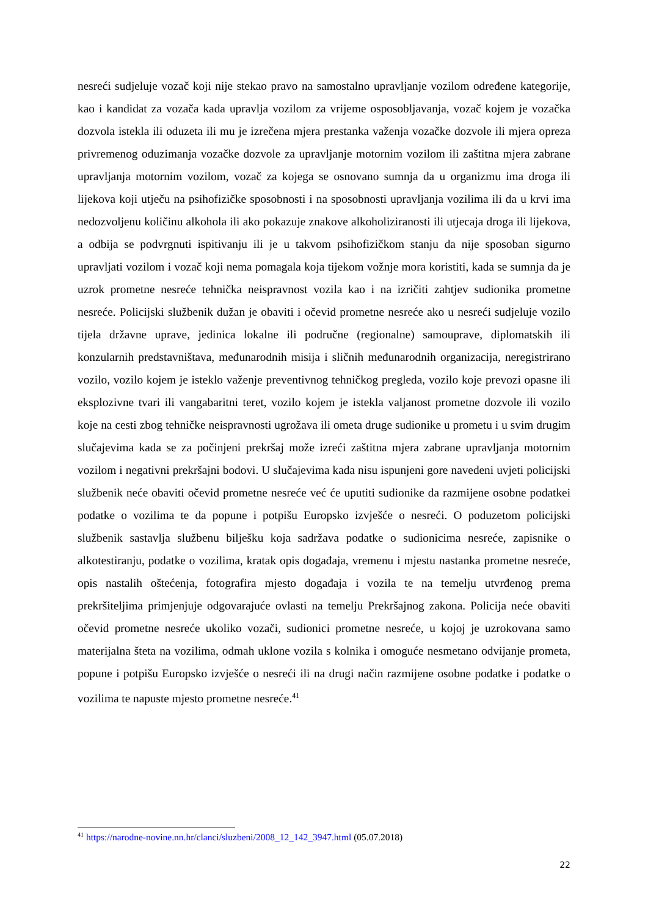nesreći sudjeluje vozač koji nije stekao pravo na samostalno upravljanje vozilom određene kategorije, kao i kandidat za vozača kada upravlja vozilom za vrijeme osposobljavanja, vozač kojem je vozačka dozvola istekla ili oduzeta ili mu je izrečena mjera prestanka važenja vozačke dozvole ili mjera opreza privremenog oduzimanja vozačke dozvole za upravljanje motornim vozilom ili zaštitna mjera zabrane upravljanja motornim vozilom, vozač za kojega se osnovano sumnja da u organizmu ima droga ili lijekova koji utječu na psihofizičke sposobnosti i na sposobnosti upravljanja vozilima ili da u krvi ima nedozvoljenu količinu alkohola ili ako pokazuje znakove alkoholiziranosti ili utjecaja droga ili lijekova, a odbija se podvrgnuti ispitivanju ili je u takvom psihofizičkom stanju da nije sposoban sigurno upravljati vozilom i vozač koji nema pomagala koja tijekom vožnje mora koristiti, kada se sumnja da je uzrok prometne nesreće tehnička neispravnost vozila kao i na izričiti zahtjev sudionika prometne nesreće. Policijski službenik dužan je obaviti i očevid prometne nesreće ako u nesreći sudjeluje vozilo tijela državne uprave, jedinica lokalne ili područne (regionalne) samouprave, diplomatskih ili konzularnih predstavništava, međunarodnih misija i sličnih međunarodnih organizacija, neregistrirano vozilo, vozilo kojem je isteklo važenje preventivnog tehničkog pregleda, vozilo koje prevozi opasne ili eksplozivne tvari ili vangabaritni teret, vozilo kojem je istekla valjanost prometne dozvole ili vozilo koje na cesti zbog tehničke neispravnosti ugrožava ili ometa druge sudionike u prometu i u svim drugim slučajevima kada se za počinjeni prekršaj može izreći zaštitna mjera zabrane upravljanja motornim vozilom i negativni prekršajni bodovi. U slučajevima kada nisu ispunjeni gore navedeni uvjeti policijski službenik neće obaviti očevid prometne nesreće već će uputiti sudionike da razmijene osobne podatkei podatke o vozilima te da popune i potpišu Europsko izvješće o nesreći. O poduzetom policijski službenik sastavlja službenu bilješku koja sadržava podatke o sudionicima nesreće, zapisnike o alkotestiranju, podatke o vozilima, kratak opis događaja, vremenu i mjestu nastanka prometne nesreće, opis nastalih oštećenja, fotografira mjesto događaja i vozila te na temelju utvrđenog prema prekršiteljima primjenjuje odgovarajuće ovlasti na temelju Prekršajnog zakona. Policija neće obaviti očevid prometne nesreće ukoliko vozači, sudionici prometne nesreće, u kojoj je uzrokovana samo materijalna šteta na vozilima, odmah uklone vozila s kolnika i omoguće nesmetano odvijanje prometa, popune i potpišu Europsko izvješće o nesreći ili na drugi način razmijene osobne podatke i podatke o vozilima te napuste mjesto prometne nesreće.<sup>41</sup>
<sup>41</sup> https://narodne-novine.nn.hr/clanci/sluzbeni/2008_12_142_3947.html (05.07.2018)
22